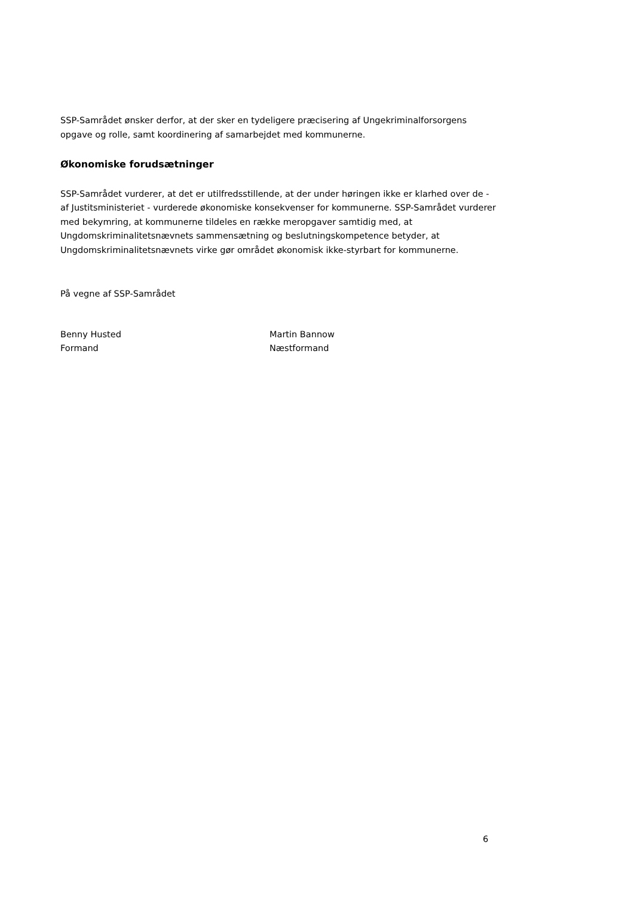SSP-Samrådet ønsker derfor, at der sker en tydeligere præcisering af Ungekriminalforsorgens opgave og rolle, samt koordinering af samarbejdet med kommunerne.
Økonomiske forudsætninger
SSP-Samrådet vurderer, at det er utilfredsstillende, at der under høringen ikke er klarhed over de - af Justitsministeriet - vurderede økonomiske konsekvenser for kommunerne. SSP-Samrådet vurderer med bekymring, at kommunerne tildeles en række meropgaver samtidig med, at Ungdomskriminalitetsnævnets sammensætning og beslutningskompetence betyder, at Ungdomskriminalitetsnævnets virke gør området økonomisk ikke-styrbart for kommunerne.
På vegne af SSP-Samrådet
Benny Husted
Formand
Martin Bannow
Næstformand
6